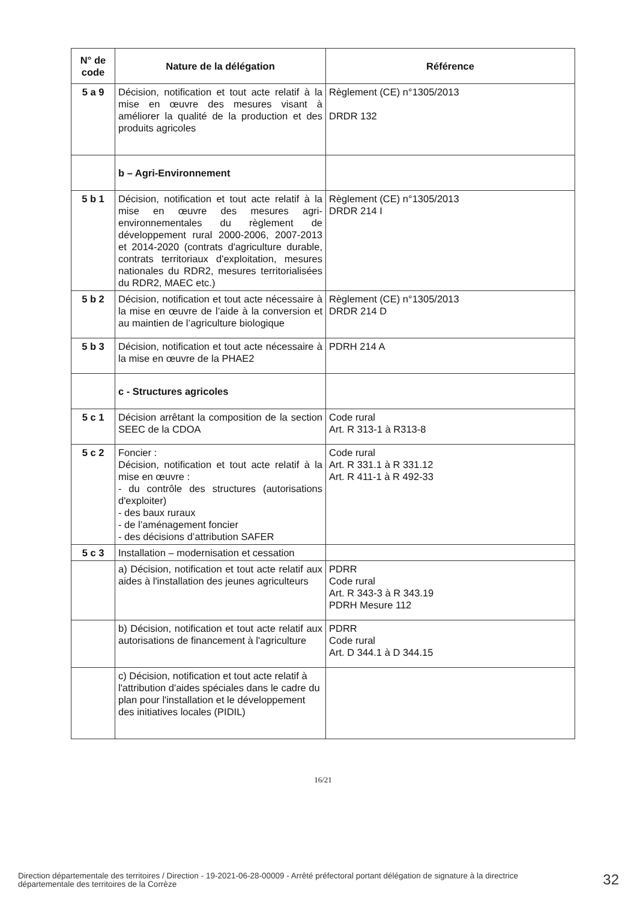| N° de code | Nature de la délégation | Référence |
| --- | --- | --- |
| 5 a 9 | Décision, notification et tout acte relatif à la mise en œuvre des mesures visant à améliorer la qualité de la production et des produits agricoles | Règlement (CE) n°1305/2013 DRDR 132 |
| | b – Agri-Environnement | |
| 5 b 1 | Décision, notification et tout acte relatif à la mise en œuvre des mesures agri-environnementales du règlement de développement rural 2000-2006, 2007-2013 et 2014-2020 (contrats d'agriculture durable, contrats territoriaux d'exploitation, mesures nationales du RDR2, mesures territorialisées du RDR2, MAEC etc.) | Règlement (CE) n°1305/2013 DRDR 214 I |
| 5 b 2 | Décision, notification et tout acte nécessaire à la mise en œuvre de l’aide à la conversion et au maintien de l’agriculture biologique | Règlement (CE) n°1305/2013 DRDR 214 D |
| 5 b 3 | Décision, notification et tout acte nécessaire à la mise en œuvre de la PHAE2 | PDRH 214 A |
| | c - Structures agricoles | |
| 5 c 1 | Décision arrêtant la composition de la section SEEC de la CDOA | Code rural Art. R 313-1 à R313-8 |
| 5 c 2 | Foncier : Décision, notification et tout acte relatif à la mise en œuvre : - du contrôle des structures (autorisations d'exploiter) - des baux ruraux - de l’aménagement foncier - des décisions d’attribution SAFER | Code rural Art. R 331.1 à R 331.12 Art. R 411-1 à R 492-33 |
| 5 c 3 | Installation – modernisation et cessation | |
| | a) Décision, notification et tout acte relatif aux aides à l'installation des jeunes agriculteurs | PDRR Code rural Art. R 343-3 à R 343.19 PDRH Mesure 112 |
| | b) Décision, notification et tout acte relatif aux autorisations de financement à l'agriculture | PDRR Code rural Art. D 344.1 à D 344.15 |
| | c) Décision, notification et tout acte relatif à l'attribution d'aides spéciales dans le cadre du plan pour l'installation et le développement des initiatives locales (PIDIL) | |
16/21
Direction départementale des territoires / Direction - 19-2021-06-28-00009 - Arrêté préfectoral portant délégation de signature à la directrice départementale des territoires de la Corrèze
32